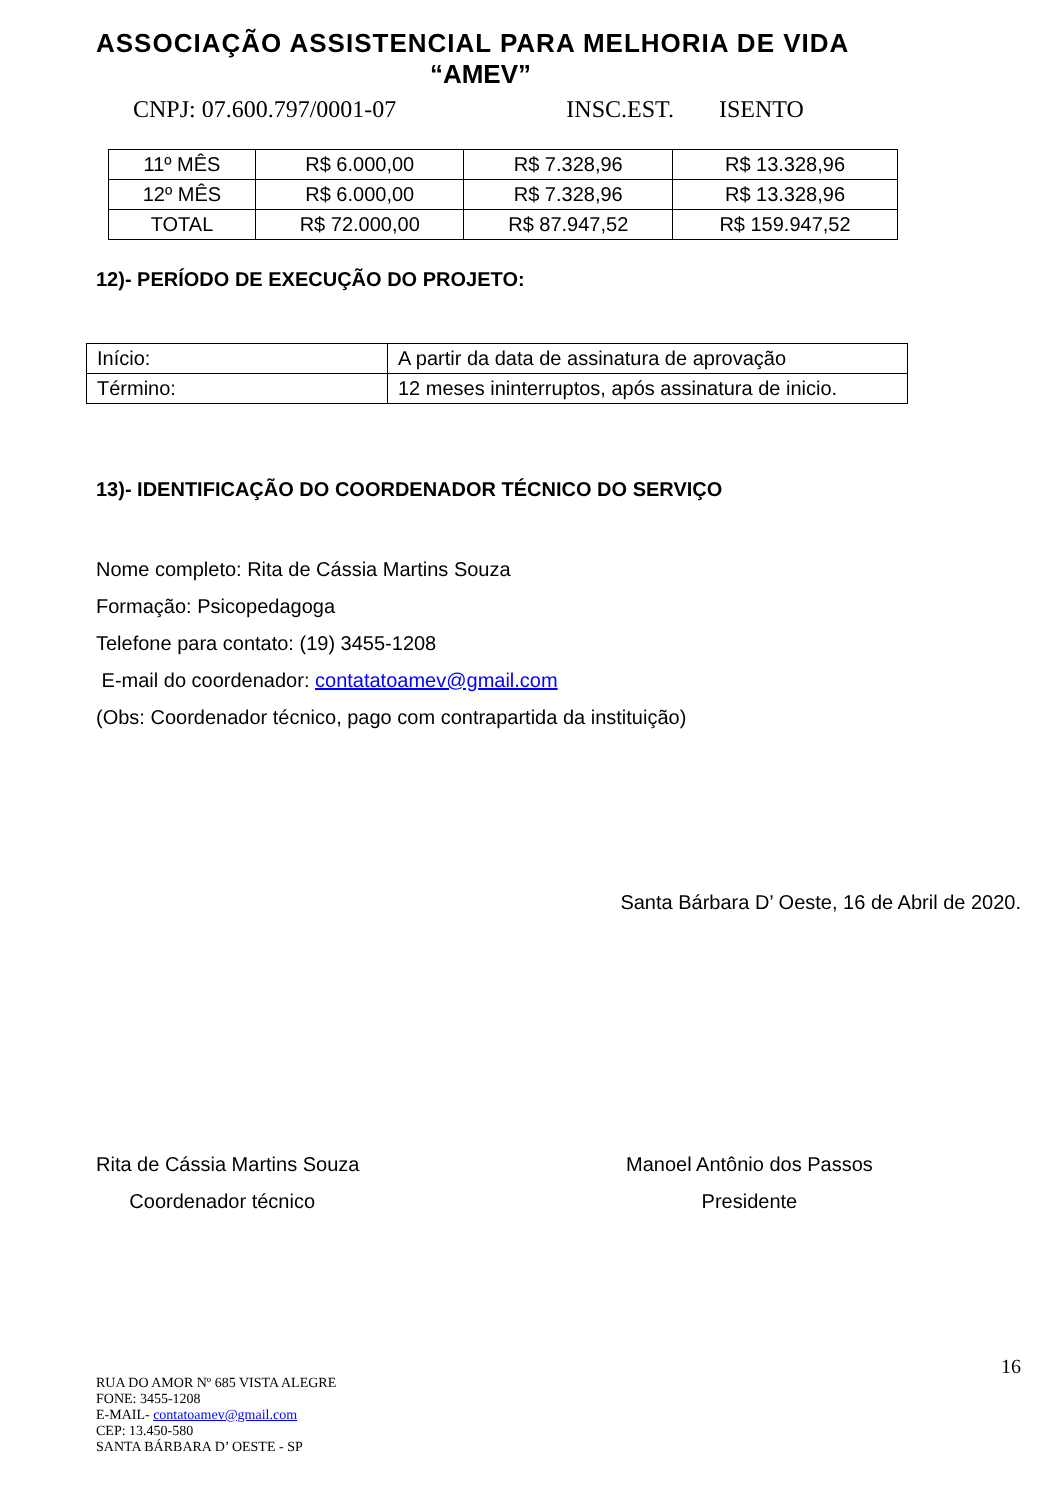ASSOCIAÇÃO ASSISTENCIAL PARA MELHORIA DE VIDA
“AMEV”
CNPJ: 07.600.797/0001-07 INSC.EST. ISENTO
| 11º MÊS | R$ 6.000,00 | R$ 7.328,96 | R$ 13.328,96 |
| 12º MÊS | R$ 6.000,00 | R$ 7.328,96 | R$ 13.328,96 |
| TOTAL | R$ 72.000,00 | R$ 87.947,52 | R$ 159.947,52 |
12)- PERÍODO DE EXECUÇÃO DO PROJETO:
| Início: | A partir da data de assinatura de aprovação |
| Término: | 12 meses ininterruptos, após assinatura de inicio. |
13)- IDENTIFICAÇÃO DO COORDENADOR TÉCNICO DO SERVIÇO
Nome completo: Rita de Cássia Martins Souza
Formação: Psicopedagoga
Telefone para contato: (19) 3455-1208
E-mail do coordenador: contatatoamev@gmail.com
(Obs: Coordenador técnico, pago com contrapartida da instituição)
Santa Bárbara D’ Oeste, 16 de Abril de 2020.
Rita de Cássia Martins Souza
Coordenador técnico
Manoel Antônio dos Passos
Presidente
16
RUA DO AMOR Nº 685 VISTA ALEGRE
FONE: 3455-1208
E-MAIL- contatoamev@gmail.com
CEP: 13.450-580
SANTA BÁRBARA D’ OESTE - SP